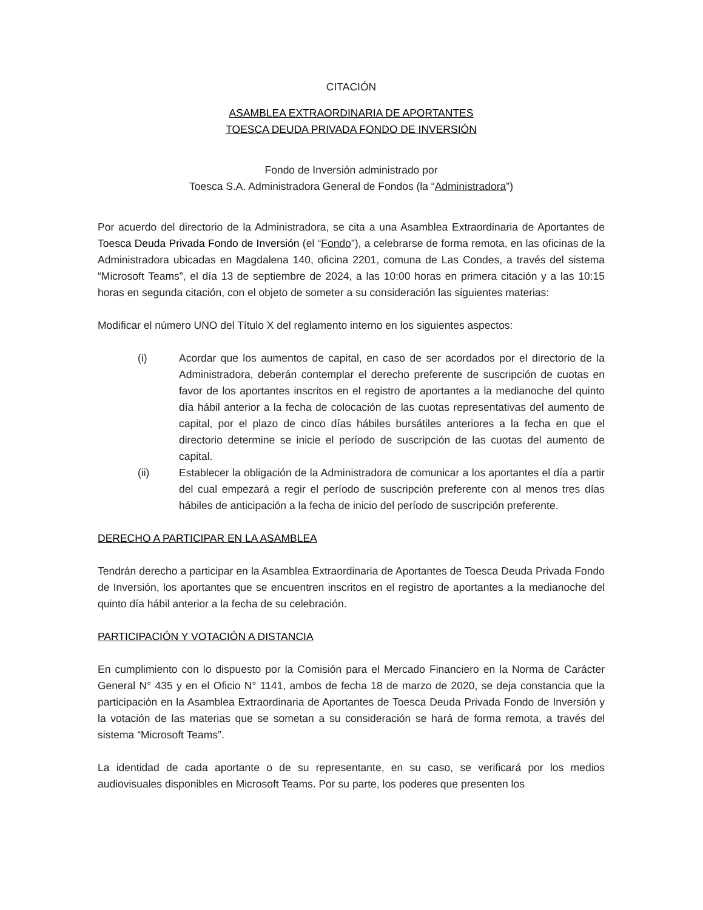CITACIÓN
ASAMBLEA EXTRAORDINARIA DE APORTANTES
TOESCA DEUDA PRIVADA FONDO DE INVERSIÓN
Fondo de Inversión administrado por
Toesca S.A. Administradora General de Fondos (la “Administradora”)
Por acuerdo del directorio de la Administradora, se cita a una Asamblea Extraordinaria de Aportantes de Toesca Deuda Privada Fondo de Inversión (el “Fondo”), a celebrarse de forma remota, en las oficinas de la Administradora ubicadas en Magdalena 140, oficina 2201, comuna de Las Condes, a través del sistema “Microsoft Teams”, el día 13 de septiembre de 2024, a las 10:00 horas en primera citación y a las 10:15 horas en segunda citación, con el objeto de someter a su consideración las siguientes materias:
Modificar el número UNO del Título X del reglamento interno en los siguientes aspectos:
(i) Acordar que los aumentos de capital, en caso de ser acordados por el directorio de la Administradora, deberán contemplar el derecho preferente de suscripción de cuotas en favor de los aportantes inscritos en el registro de aportantes a la medianoche del quinto día hábil anterior a la fecha de colocación de las cuotas representativas del aumento de capital, por el plazo de cinco días hábiles bursátiles anteriores a la fecha en que el directorio determine se inicie el período de suscripción de las cuotas del aumento de capital.
(ii) Establecer la obligación de la Administradora de comunicar a los aportantes el día a partir del cual empezará a regir el período de suscripción preferente con al menos tres días hábiles de anticipación a la fecha de inicio del período de suscripción preferente.
DERECHO A PARTICIPAR EN LA ASAMBLEA
Tendrán derecho a participar en la Asamblea Extraordinaria de Aportantes de Toesca Deuda Privada Fondo de Inversión, los aportantes que se encuentren inscritos en el registro de aportantes a la medianoche del quinto día hábil anterior a la fecha de su celebración.
PARTICIPACIÓN Y VOTACIÓN A DISTANCIA
En cumplimiento con lo dispuesto por la Comisión para el Mercado Financiero en la Norma de Carácter General N° 435 y en el Oficio N° 1141, ambos de fecha 18 de marzo de 2020, se deja constancia que la participación en la Asamblea Extraordinaria de Aportantes de Toesca Deuda Privada Fondo de Inversión y la votación de las materias que se sometan a su consideración se hará de forma remota, a través del sistema “Microsoft Teams”.
La identidad de cada aportante o de su representante, en su caso, se verificará por los medios audiovisuales disponibles en Microsoft Teams. Por su parte, los poderes que presenten los